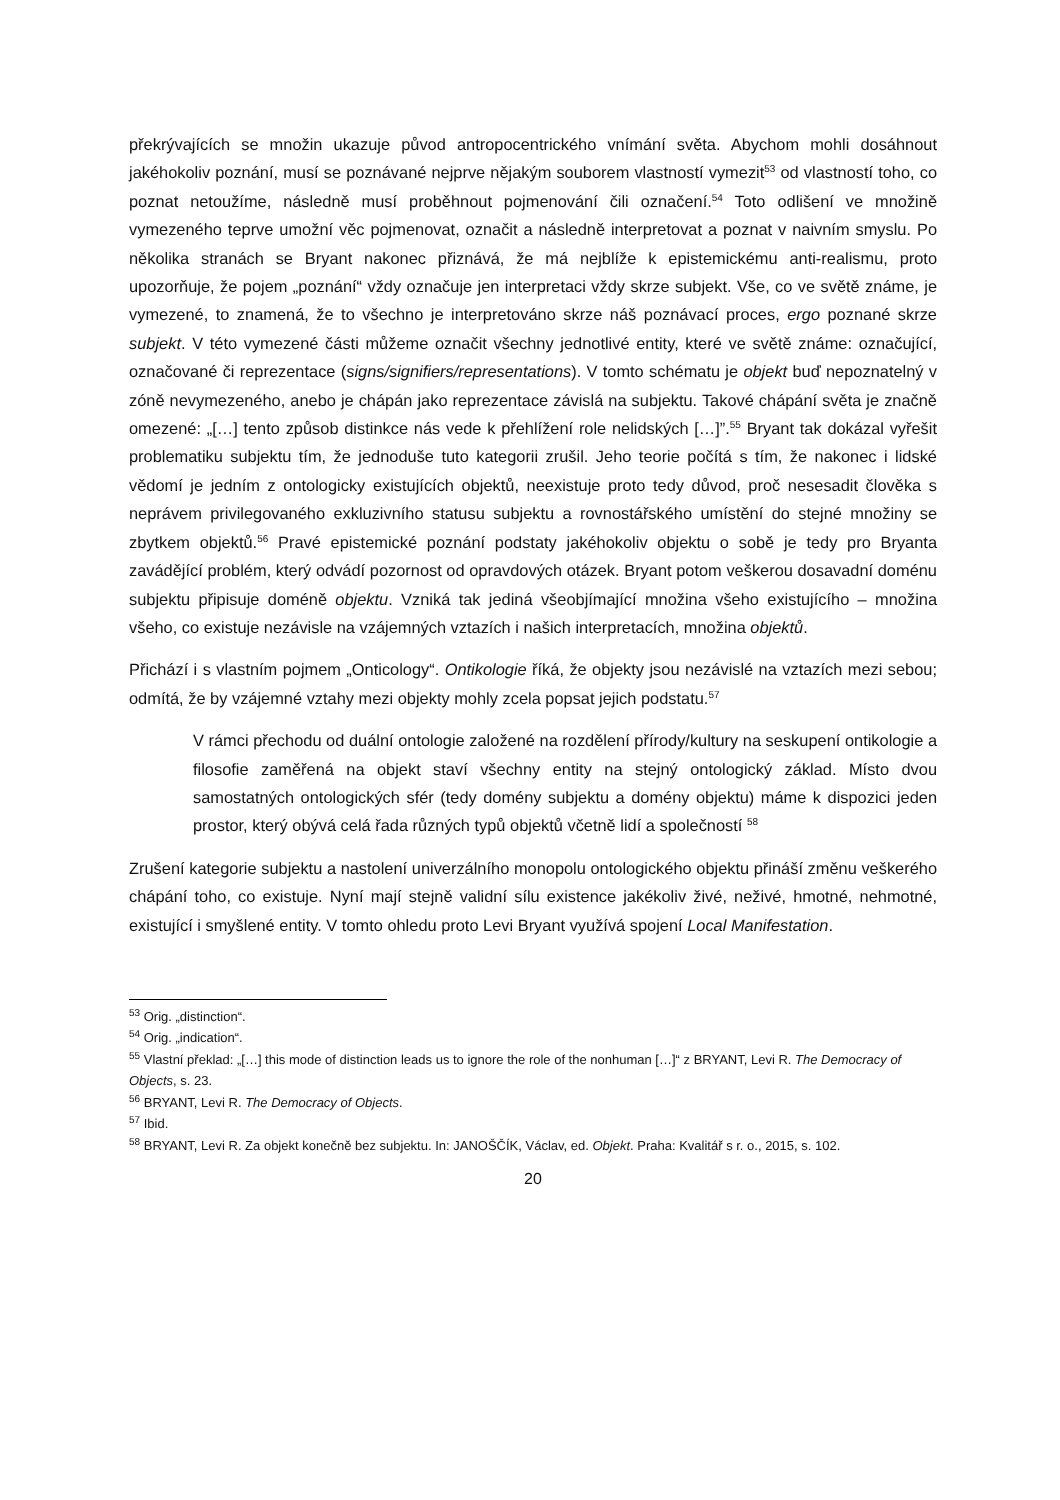překrývajících se množin ukazuje původ antropocentrického vnímání světa. Abychom mohli dosáhnout jakéhokoliv poznání, musí se poznávané nejprve nějakým souborem vlastností vymezit<sup>53</sup> od vlastností toho, co poznat netoužíme, následně musí proběhnout pojmenování čili označení.<sup>54</sup> Toto odlišení ve množině vymezeného teprve umožní věc pojmenovat, označit a následně interpretovat a poznat v naivním smyslu. Po několika stranách se Bryant nakonec přiznává, že má nejblíže k epistemickému anti-realismu, proto upozorňuje, že pojem „poznání“ vždy označuje jen interpretaci vždy skrze subjekt. Vše, co ve světě známe, je vymezené, to znamená, že to všechno je interpretováno skrze náš poznávací proces, ergo poznané skrze subjekt. V této vymezené části můžeme označit všechny jednotlivé entity, které ve světě známe: označující, označované či reprezentace (signs/signifiers/representations). V tomto schématu je objekt buď nepoznatelný v zóně nevymezeného, anebo je chápán jako reprezentace závislá na subjektu. Takové chápání světa je značně omezené: „[…] tento způsob distinkce nás vede k přehlížení role nelidských […]”.<sup>55</sup> Bryant tak dokázal vyřešit problematiku subjektu tím, že jednoduše tuto kategorii zrušil. Jeho teorie počítá s tím, že nakonec i lidské vědomí je jedním z ontologicky existujících objektů, neexistuje proto tedy důvod, proč nesesadit člověka s neprávem privilegovaného exkluzivního statusu subjektu a rovnostářského umístění do stejné množiny se zbytkem objektů.<sup>56</sup> Pravé epistemické poznání podstaty jakéhokoliv objektu o sobě je tedy pro Bryanta zavádějící problém, který odvádí pozornost od opravdových otázek. Bryant potom veškerou dosavadní doménu subjektu připisuje doméně objektu. Vzniká tak jediná všeobjímající množina všeho existujícího – množina všeho, co existuje nezávisle na vzájemných vztazích i našich interpretacích, množina objektů.
Přichází i s vlastním pojmem „Onticology“. Ontikologie říká, že objekty jsou nezávislé na vztazích mezi sebou; odmítá, že by vzájemné vztahy mezi objekty mohly zcela popsat jejich podstatu.<sup>57</sup>
V rámci přechodu od duální ontologie založené na rozdělení přírody/kultury na seskupení ontikologie a filosofie zaměřená na objekt staví všechny entity na stejný ontologický základ. Místo dvou samostatných ontologických sfér (tedy domény subjektu a domény objektu) máme k dispozici jeden prostor, který obývá celá řada různých typů objektů včetně lidí a společností <sup>58</sup>
Zrušení kategorie subjektu a nastolení univerzálního monopolu ontologického objektu přináší změnu veškerého chápání toho, co existuje. Nyní mají stejně validní sílu existence jakékoliv živé, neživé, hmotné, nehmotné, existující i smyšlené entity. V tomto ohledu proto Levi Bryant využívá spojení Local Manifestation.
<sup>53</sup> Orig. „distinction“.
<sup>54</sup> Orig. „indication“.
<sup>55</sup> Vlastní překlad: „[…] this mode of distinction leads us to ignore the role of the nonhuman […]“ z BRYANT, Levi R. The Democracy of Objects, s. 23.
<sup>56</sup> BRYANT, Levi R. The Democracy of Objects.
<sup>57</sup> Ibid.
<sup>58</sup> BRYANT, Levi R. Za objekt konečně bez subjektu. In: JANOŠČÍK, Václav, ed. Objekt. Praha: Kvalitář s r. o., 2015, s. 102.
20